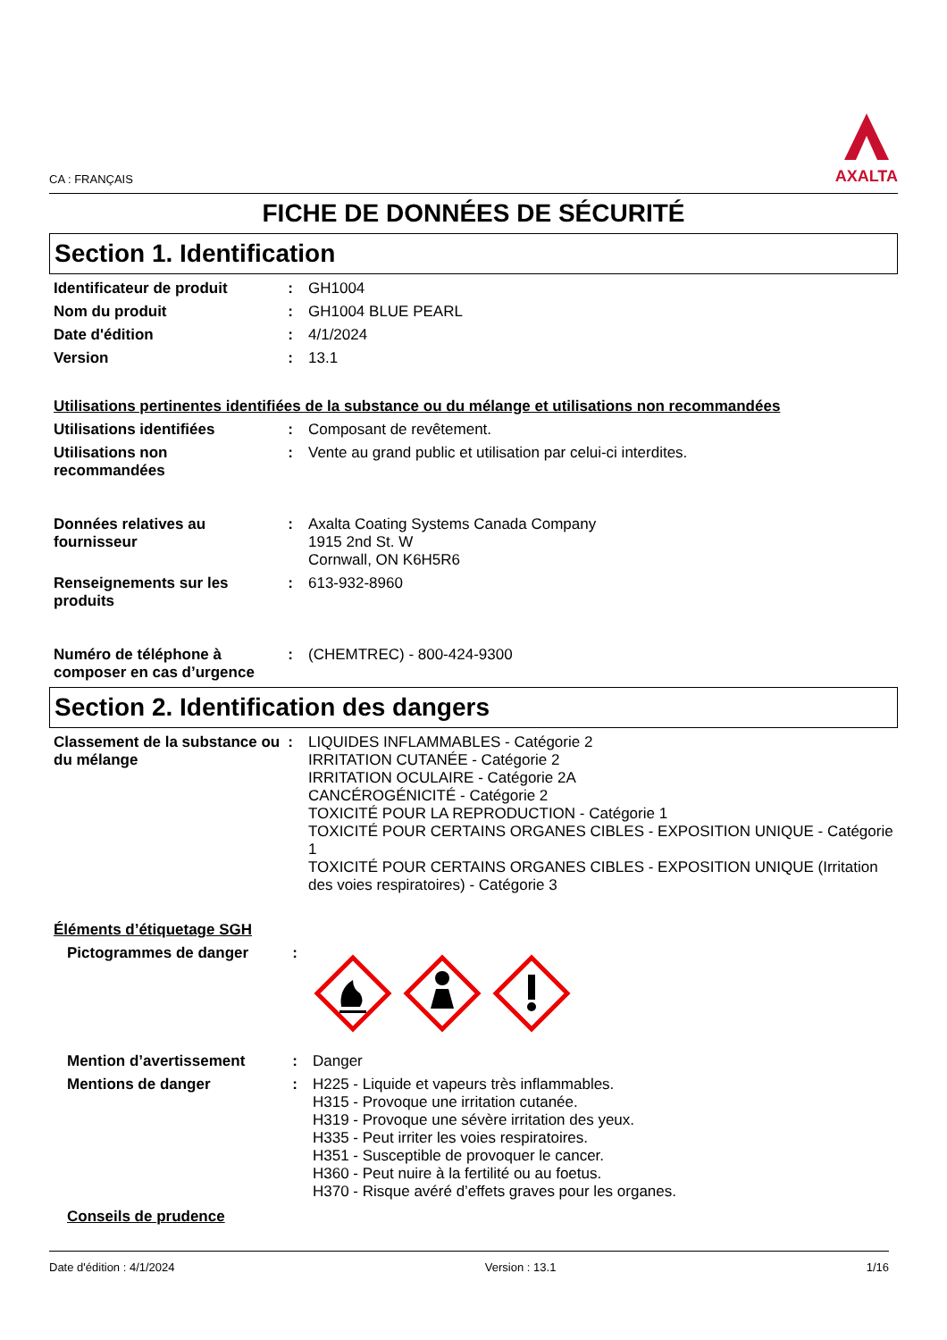CA : FRANÇAIS
AXALTA
FICHE DE DONNÉES DE SÉCURITÉ
Section 1. Identification
Identificateur de produit : GH1004
Nom du produit : GH1004 BLUE PEARL
Date d'édition : 4/1/2024
Version : 13.1
Utilisations pertinentes identifiées de la substance ou du mélange et utilisations non recommandées
Utilisations identifiées : Composant de revêtement.
Utilisations non recommandées
: Vente au grand public et utilisation par celui-ci interdites.
Données relatives au fournisseur
: Axalta Coating Systems Canada Company
1915 2nd St. W
Cornwall, ON K6H5R6
Renseignements sur les produits
: 613-932-8960
Numéro de téléphone à composer en cas d’urgence
: (CHEMTREC) - 800-424-9300
Section 2. Identification des dangers
Classement de la substance ou du mélange
: LIQUIDES INFLAMMABLES - Catégorie 2
IRRITATION CUTANÉE - Catégorie 2
IRRITATION OCULAIRE - Catégorie 2A
CANCÉROGÉNICITÉ - Catégorie 2
TOXICITÉ POUR LA REPRODUCTION - Catégorie 1
TOXICITÉ POUR CERTAINS ORGANES CIBLES - EXPOSITION UNIQUE - Catégorie 1
TOXICITÉ POUR CERTAINS ORGANES CIBLES - EXPOSITION UNIQUE (Irritation des voies respiratoires) - Catégorie 3
Éléments d’étiquetage SGH
Pictogrammes de danger :
Mention d’avertissement : Danger
Mentions de danger : H225 - Liquide et vapeurs très inflammables.
H315 - Provoque une irritation cutanée.
H319 - Provoque une sévère irritation des yeux.
H335 - Peut irriter les voies respiratoires.
H351 - Susceptible de provoquer le cancer.
H360 - Peut nuire à la fertilité ou au foetus.
H370 - Risque avéré d’effets graves pour les organes.
Conseils de prudence
Date d'édition : 4/1/2024 Version : 13.1 1/16